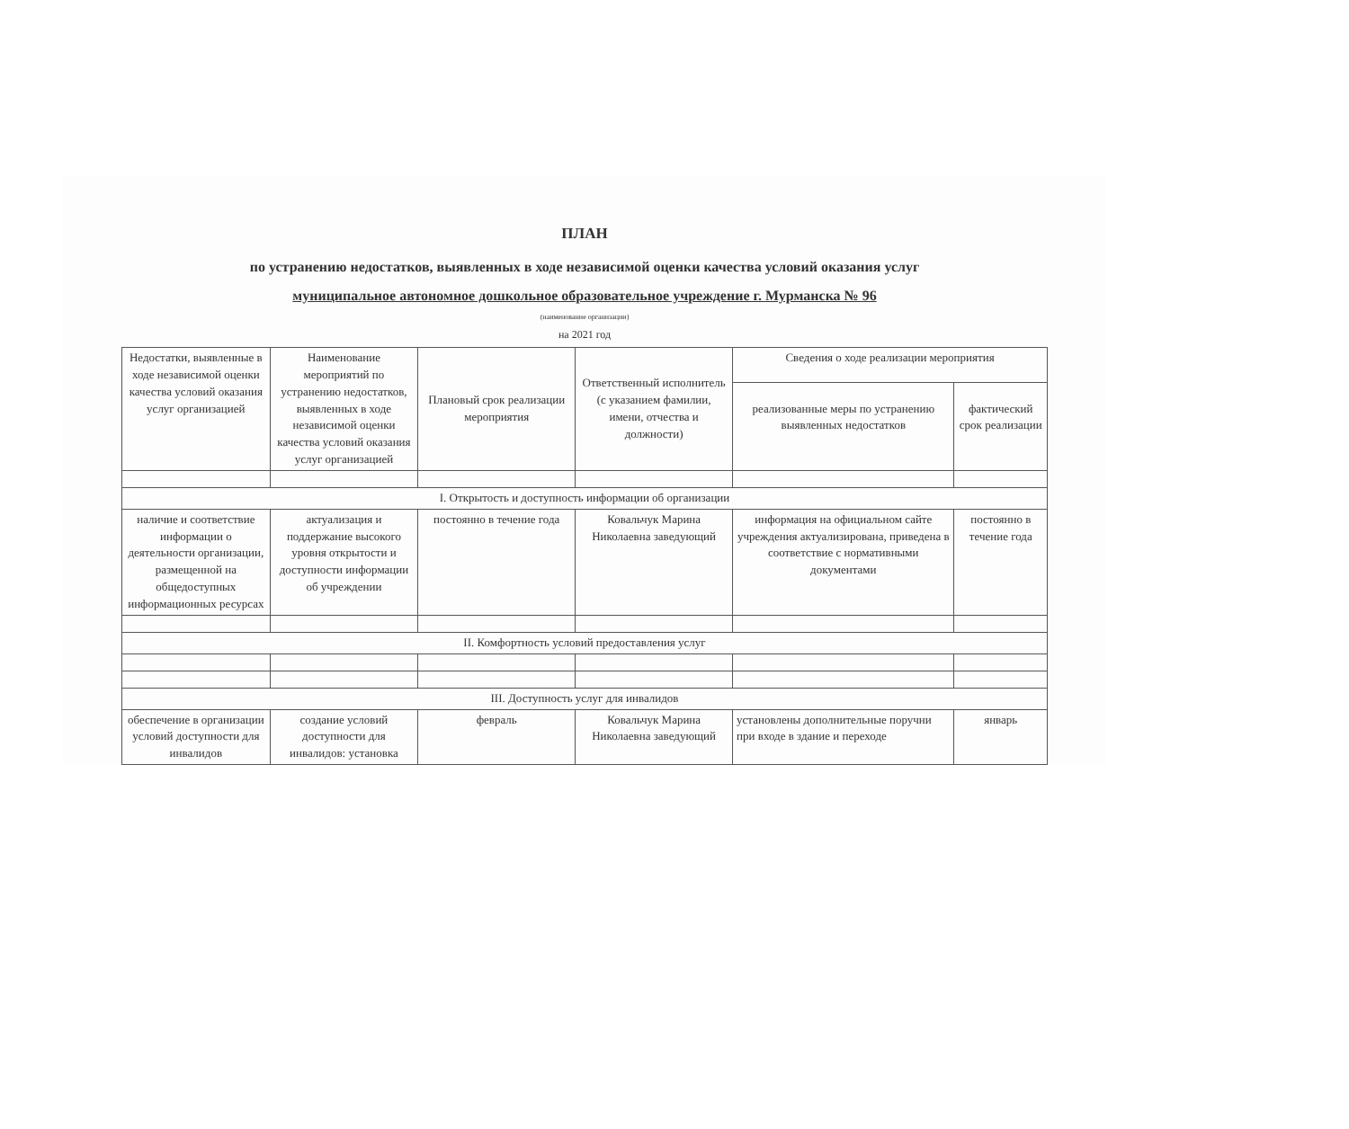ПЛАН
по устранению недостатков, выявленных в ходе независимой оценки качества условий оказания услуг
муниципальное автономное дошкольное образовательное учреждение г. Мурманска № 96
(наименование организации)
на 2021 год
| Недостатки, выявленные в ходе независимой оценки качества условий оказания услуг организацией | Наименование мероприятий по устранению недостатков, выявленных в ходе независимой оценки качества условий оказания услуг организацией | Плановый срок реализации мероприятия | Ответственный исполнитель (с указанием фамилии, имени, отчества и должности) | Сведения о ходе реализации мероприятия | |
| --- | --- | --- | --- | --- | --- |
| | | | | реализованные меры по устранению выявленных недостатков | фактический срок реализации |
| I. Открытость и доступность информации об организации | | | | | |
| наличие и соответствие информации о деятельности организации, размещенной на общедоступных информационных ресурсах | актуализация и поддержание высокого уровня открытости и доступности информации об учреждении | постоянно в течение года | Ковальчук Марина Николаевна заведующий | информация на официальном сайте учреждения актуализирована, приведена в соответствие с нормативными документами | постоянно в течение года |
| II. Комфортность условий предоставления услуг | | | | | |
| III. Доступность услуг для инвалидов | | | | | |
| обеспечение в организации условий доступности для инвалидов | создание условий доступности для инвалидов: установка | февраль | Ковальчук Марина Николаевна заведующий | установлены дополнительные поручни при входе в здание и переходе | январь |